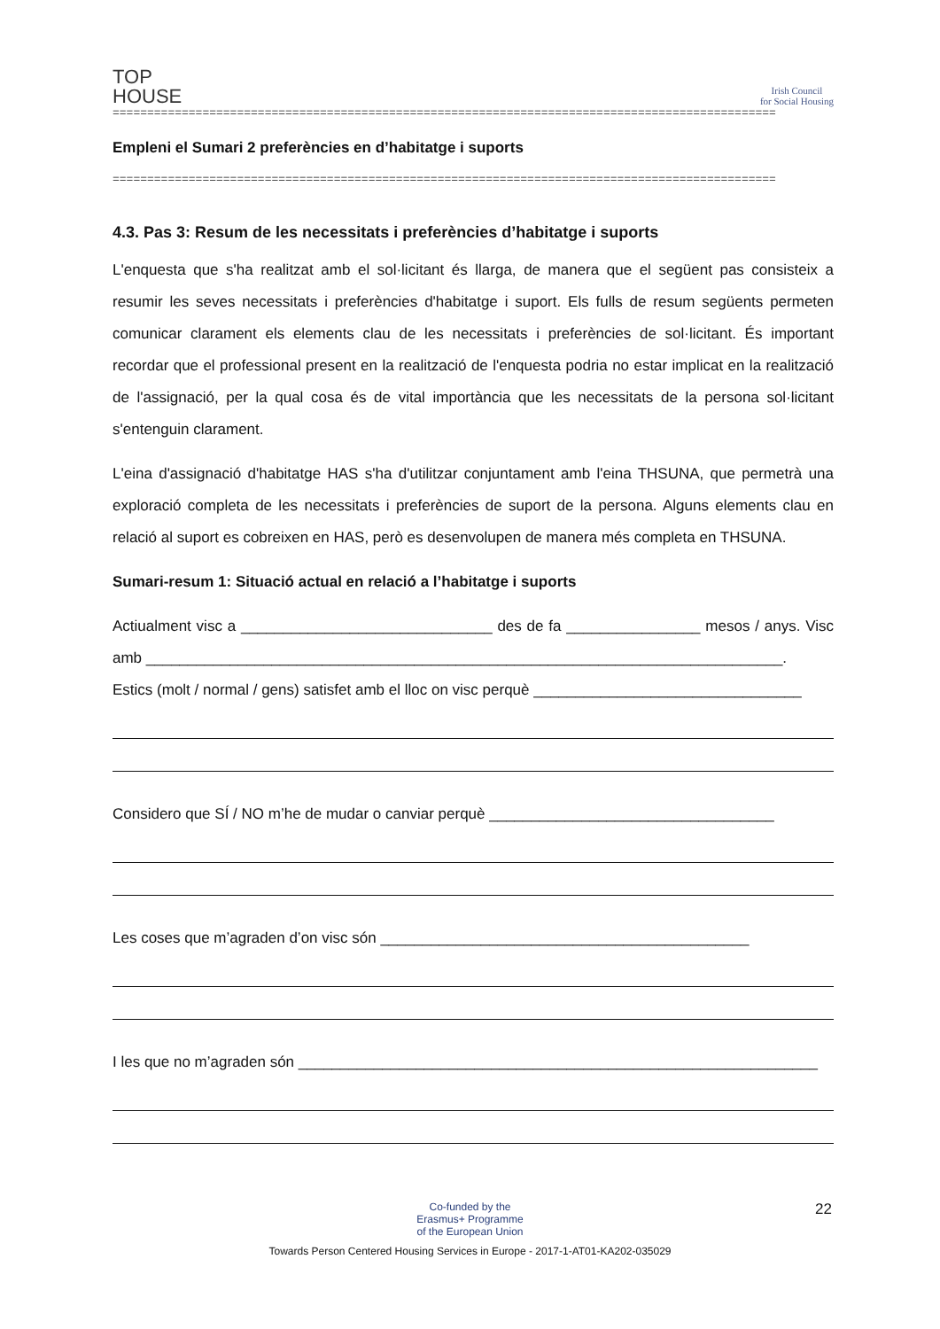TOP
HOUSE
Irish Council
for Social Housing
================================================================================================
Empleni el Sumari 2 preferències en d’habitatge i suports
================================================================================================
4.3. Pas 3: Resum de les necessitats i preferències d’habitatge i suports
L'enquesta que s'ha realitzat amb el sol·licitant és llarga, de manera que el següent pas consisteix a resumir les seves necessitats i preferències d'habitatge i suport. Els fulls de resum següents permeten comunicar clarament els elements clau de les necessitats i preferències de sol·licitant. És important recordar que el professional present en la realització de l'enquesta podria no estar implicat en la realització de l'assignació, per la qual cosa és de vital importància que les necessitats de la persona sol·licitant s'entenguin clarament.
L'eina d'assignació d'habitatge HAS s'ha d'utilitzar conjuntament amb l'eina THSUNA, que permetrà una exploració completa de les necessitats i preferències de suport de la persona. Alguns elements clau en relació al suport es cobreixen en HAS, però es desenvolupen de manera més completa en THSUNA.
Sumari-resum 1: Situació actual en relació a l’habitatge i suports
Actiualment visc a ______________________________ des de fa ________________ mesos / anys. Visc amb ____________________________________________________________________________.
Estics (molt / normal / gens) satisfet amb el lloc on visc perquè ________________________________
Considero que SÍ / NO m’he de mudar o canviar perquè __________________________________
Les coses que m’agraden d’on visc són ____________________________________________
I les que no m’agraden són ______________________________________________________________
22
Co-funded by the
Erasmus+ Programme
of the European Union
Towards Person Centered Housing Services in Europe - 2017-1-AT01-KA202-035029